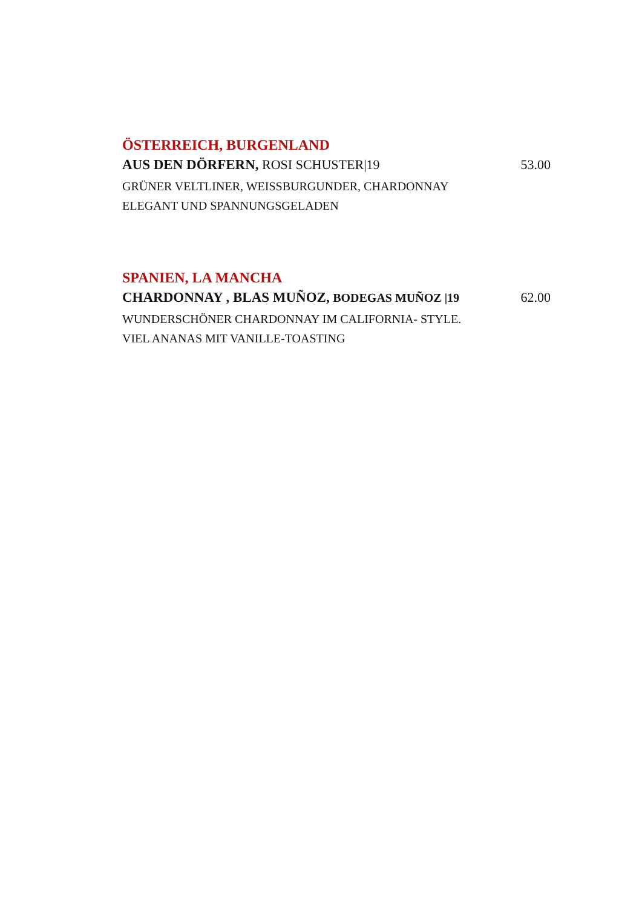ÖSTERREICH, BURGENLAND
AUS DEN DÖRFERN, ROSI SCHUSTER|19 53.00
GRÜNER VELTLINER, WEISSBURGUNDER, CHARDONNAY
ELEGANT UND SPANNUNGSGELADEN
SPANIEN, LA MANCHA
CHARDONNAY , BLAS MUÑOZ, BODEGAS MUÑOZ |19 62.00
WUNDERSCHÖNER CHARDONNAY IM CALIFORNIA- STYLE.
VIEL ANANAS MIT VANILLE-TOASTING